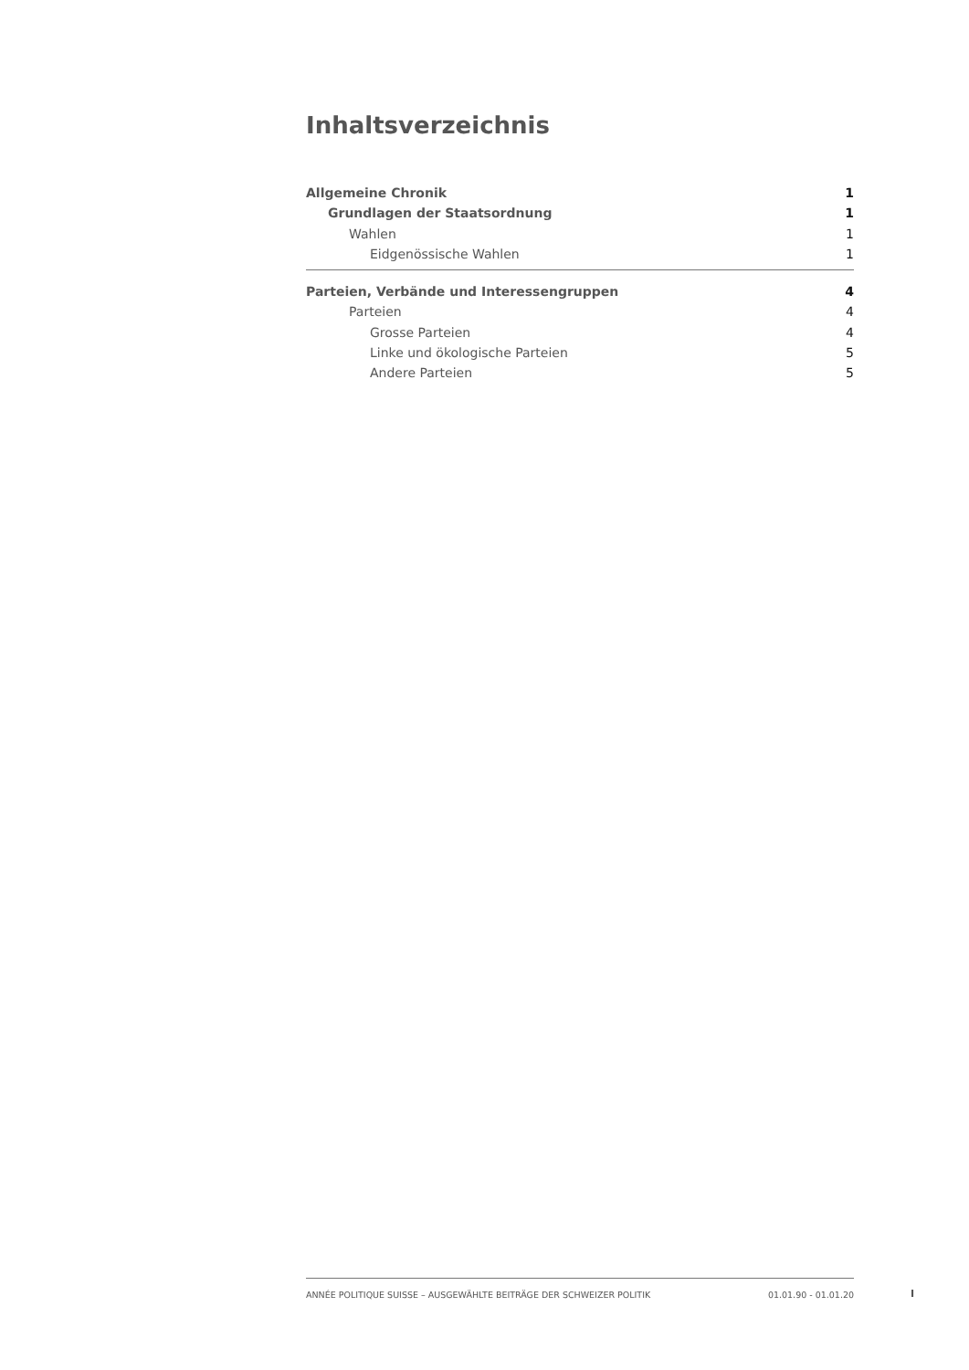Inhaltsverzeichnis
Allgemeine Chronik 1
Grundlagen der Staatsordnung 1
Wahlen 1
Eidgenössische Wahlen 1
Parteien, Verbände und Interessengruppen 4
Parteien 4
Grosse Parteien 4
Linke und ökologische Parteien 5
Andere Parteien 5
ANNÉE POLITIQUE SUISSE – AUSGEWÄHLTE BEITRÄGE DER SCHWEIZER POLITIK 01.01.90 - 01.01.20
I